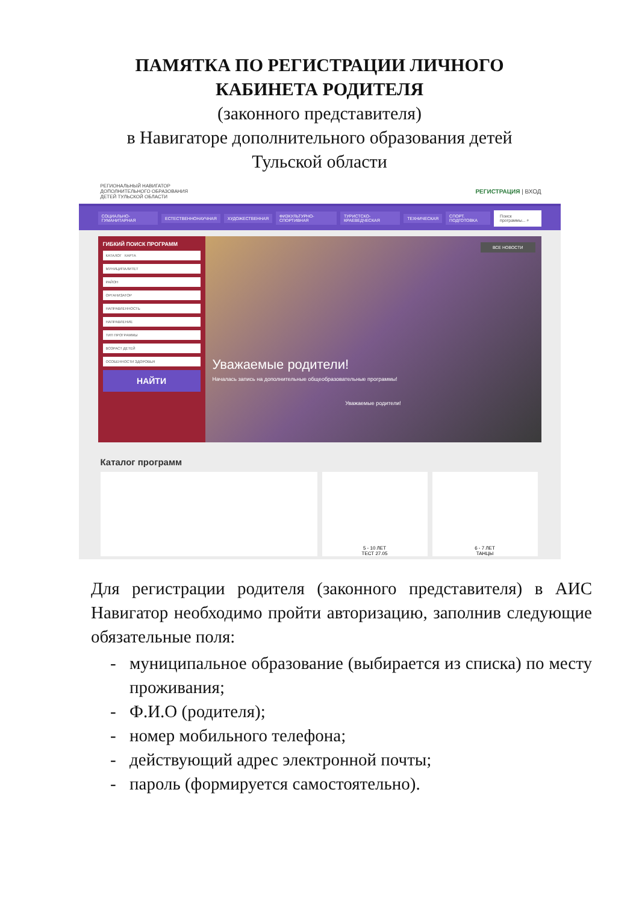ПАМЯТКА ПО РЕГИСТРАЦИИ ЛИЧНОГО
КАБИНЕТА РОДИТЕЛЯ
(законного представителя)
в Навигаторе дополнительного образования детей
Тульской области
РЕГИОНАЛЬНЫЙ НАВИГАТОР
ДОПОЛНИТЕЛЬНОГО ОБРАЗОВАНИЯ
ДЕТЕЙ ТУЛЬСКОЙ ОБЛАСТИ
РЕГИСТРАЦИЯ | ВХОД
СОЦИАЛЬНО-ГУМАНИТАРНАЯ ЕСТЕСТВЕННОНАУЧНАЯ ХУДОЖЕСТВЕННАЯ ФИЗКУЛЬТУРНО-СПОРТИВНАЯ ТУРИСТСКО-КРАЕВЕДЧЕСКАЯ ТЕХНИЧЕСКАЯ СПОРТ. ПОДГОТОВКА Поиск программы... ⌕
ГИБКИЙ ПОИСК ПРОГРАММ
КАТАЛОГ КАРТА
МУНИЦИПАЛИТЕТ
РАЙОН
ОРГАНИЗАТОР
НАПРАВЛЕННОСТЬ
НАПРАВЛЕНИЕ
ТИП ПРОГРАММЫ
ВОЗРАСТ ДЕТЕЙ
ОСОБЕННОСТИ ЗДОРОВЬЯ
НАЙТИ
Уважаемые родители!
Началась запись на дополнительные общеобразовательные программы!
Уважаемые родители!
ВСЕ НОВОСТИ
Каталог программ
5 - 10 ЛЕТ
ТЕСТ 27.05
6 - 7 ЛЕТ
ТАНЦЫ
Для регистрации родителя (законного представителя) в АИС Навигатор необходимо пройти авторизацию, заполнив следующие обязательные поля:
- муниципальное образование (выбирается из списка) по месту проживания;
- Ф.И.О (родителя);
- номер мобильного телефона;
- действующий адрес электронной почты;
- пароль (формируется самостоятельно).